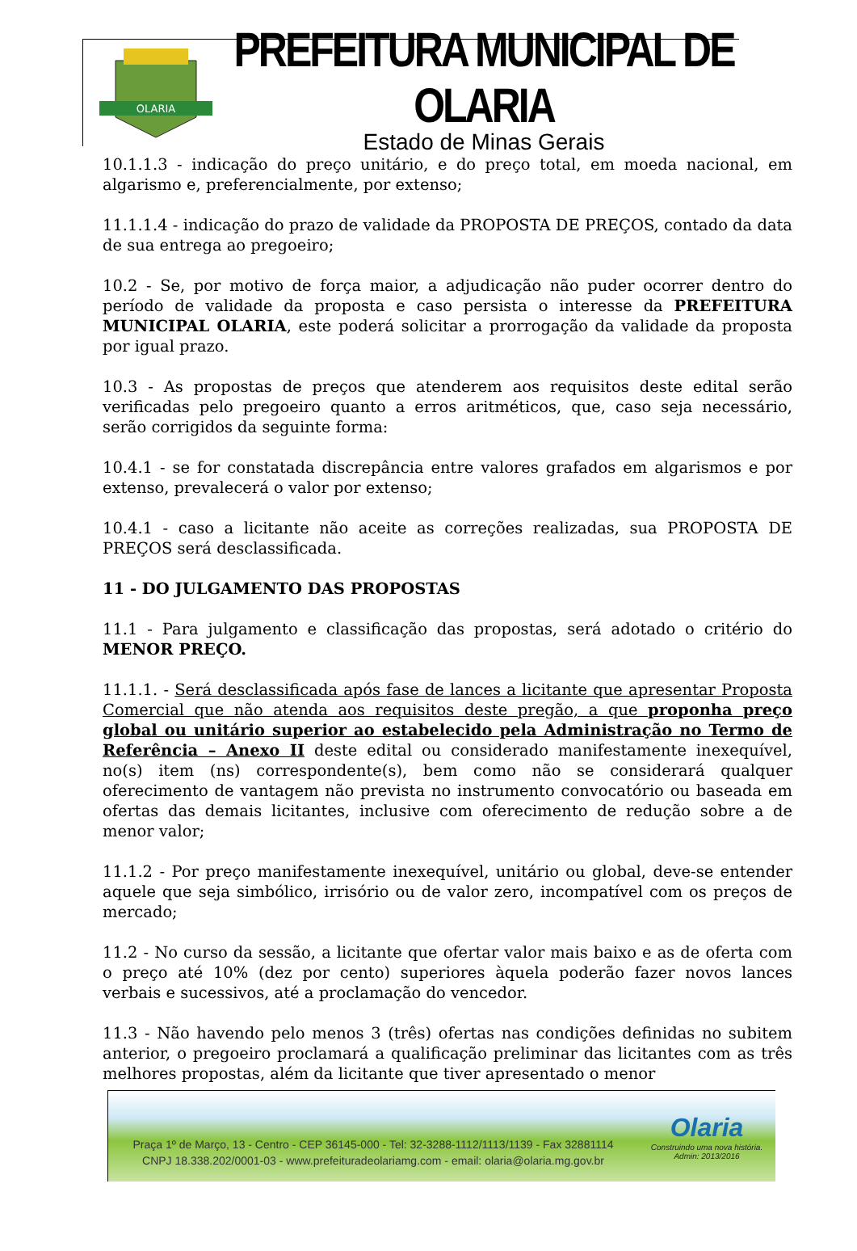OLARIA
PREFEITURA MUNICIPAL DE OLARIA
Estado de Minas Gerais
10.1.1.3 - indicação do preço unitário, e do preço total, em moeda nacional, em algarismo e, preferencialmente, por extenso;
11.1.1.4 - indicação do prazo de validade da PROPOSTA DE PREÇOS, contado da data de sua entrega ao pregoeiro;
10.2 - Se, por motivo de força maior, a adjudicação não puder ocorrer dentro do período de validade da proposta e caso persista o interesse da PREFEITURA MUNICIPAL OLARIA, este poderá solicitar a prorrogação da validade da proposta por igual prazo.
10.3 - As propostas de preços que atenderem aos requisitos deste edital serão verificadas pelo pregoeiro quanto a erros aritméticos, que, caso seja necessário, serão corrigidos da seguinte forma:
10.4.1 - se for constatada discrepância entre valores grafados em algarismos e por extenso, prevalecerá o valor por extenso;
10.4.1 - caso a licitante não aceite as correções realizadas, sua PROPOSTA DE PREÇOS será desclassificada.
11 - DO JULGAMENTO DAS PROPOSTAS
11.1 - Para julgamento e classificação das propostas, será adotado o critério do MENOR PREÇO.
11.1.1. - Será desclassificada após fase de lances a licitante que apresentar Proposta Comercial que não atenda aos requisitos deste pregão, a que proponha preço global ou unitário superior ao estabelecido pela Administração no Termo de Referência – Anexo II deste edital ou considerado manifestamente inexequível, no(s) item (ns) correspondente(s), bem como não se considerará qualquer oferecimento de vantagem não prevista no instrumento convocatório ou baseada em ofertas das demais licitantes, inclusive com oferecimento de redução sobre a de menor valor;
11.1.2 - Por preço manifestamente inexequível, unitário ou global, deve-se entender aquele que seja simbólico, irrisório ou de valor zero, incompatível com os preços de mercado;
11.2 - No curso da sessão, a licitante que ofertar valor mais baixo e as de oferta com o preço até 10% (dez por cento) superiores àquela poderão fazer novos lances verbais e sucessivos, até a proclamação do vencedor.
11.3 - Não havendo pelo menos 3 (três) ofertas nas condições definidas no subitem anterior, o pregoeiro proclamará a qualificação preliminar das licitantes com as três melhores propostas, além da licitante que tiver apresentado o menor
Praça 1º de Março, 13 - Centro - CEP 36145-000 - Tel: 32-3288-1112/1113/1139 - Fax 32881114
CNPJ 18.338.202/0001-03 - www.prefeituradeolariamg.com - email: olaria@olaria.mg.gov.br
Olaria
Construindo uma nova história.
Admin: 2013/2016